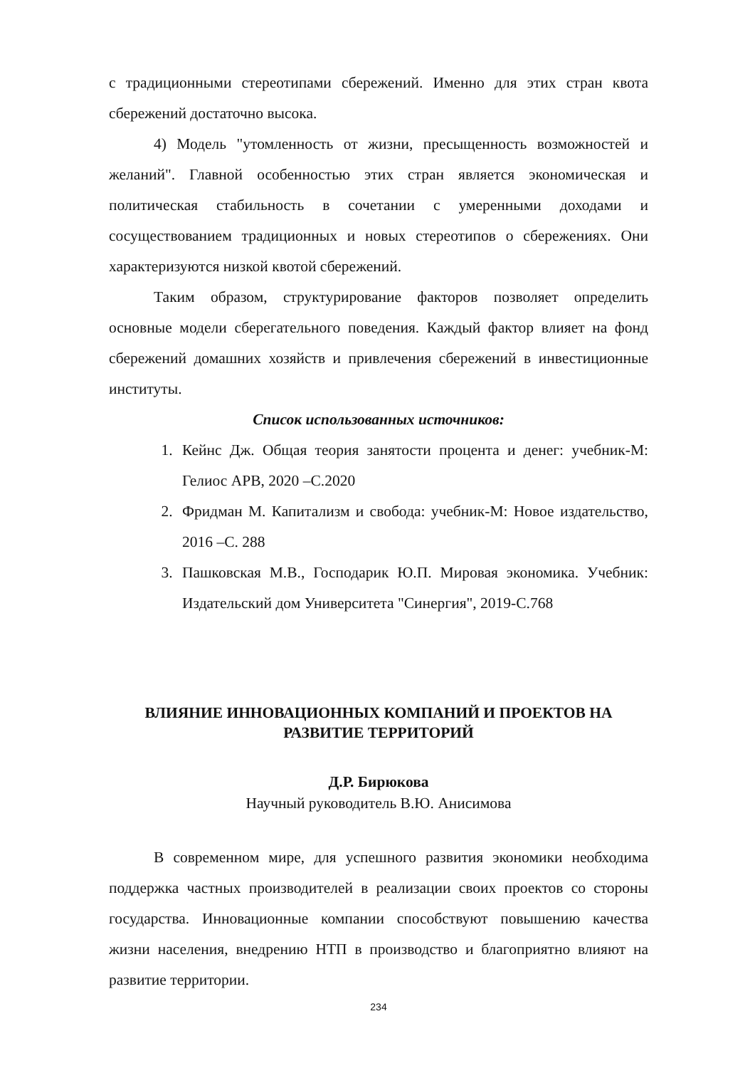с традиционными стереотипами сбережений. Именно для этих стран квота сбережений достаточно высока.
4) Модель "утомленность от жизни, пресыщенность возможностей и желаний". Главной особенностью этих стран является экономическая и политическая стабильность в сочетании с умеренными доходами и сосуществованием традиционных и новых стереотипов о сбережениях. Они характеризуются низкой квотой сбережений.
Таким образом, структурирование факторов позволяет определить основные модели сберегательного поведения. Каждый фактор влияет на фонд сбережений домашних хозяйств и привлечения сбережений в инвестиционные институты.
Список использованных источников:
1. Кейнс Дж. Общая теория занятости процента и денег: учебник-М: Гелиос АРВ, 2020 –С.2020
2. Фридман М. Капитализм и свобода: учебник-М: Новое издательство, 2016 –С. 288
3. Пашковская М.В., Господарик Ю.П. Мировая экономика. Учебник: Издательский дом Университета "Синергия", 2019-С.768
ВЛИЯНИЕ ИННОВАЦИОННЫХ КОМПАНИЙ И ПРОЕКТОВ НА РАЗВИТИЕ ТЕРРИТОРИЙ
Д.Р. Бирюкова
Научный руководитель В.Ю. Анисимова
В современном мире, для успешного развития экономики необходима поддержка частных производителей в реализации своих проектов со стороны государства. Инновационные компании способствуют повышению качества жизни населения, внедрению НТП в производство и благоприятно влияют на развитие территории.
234